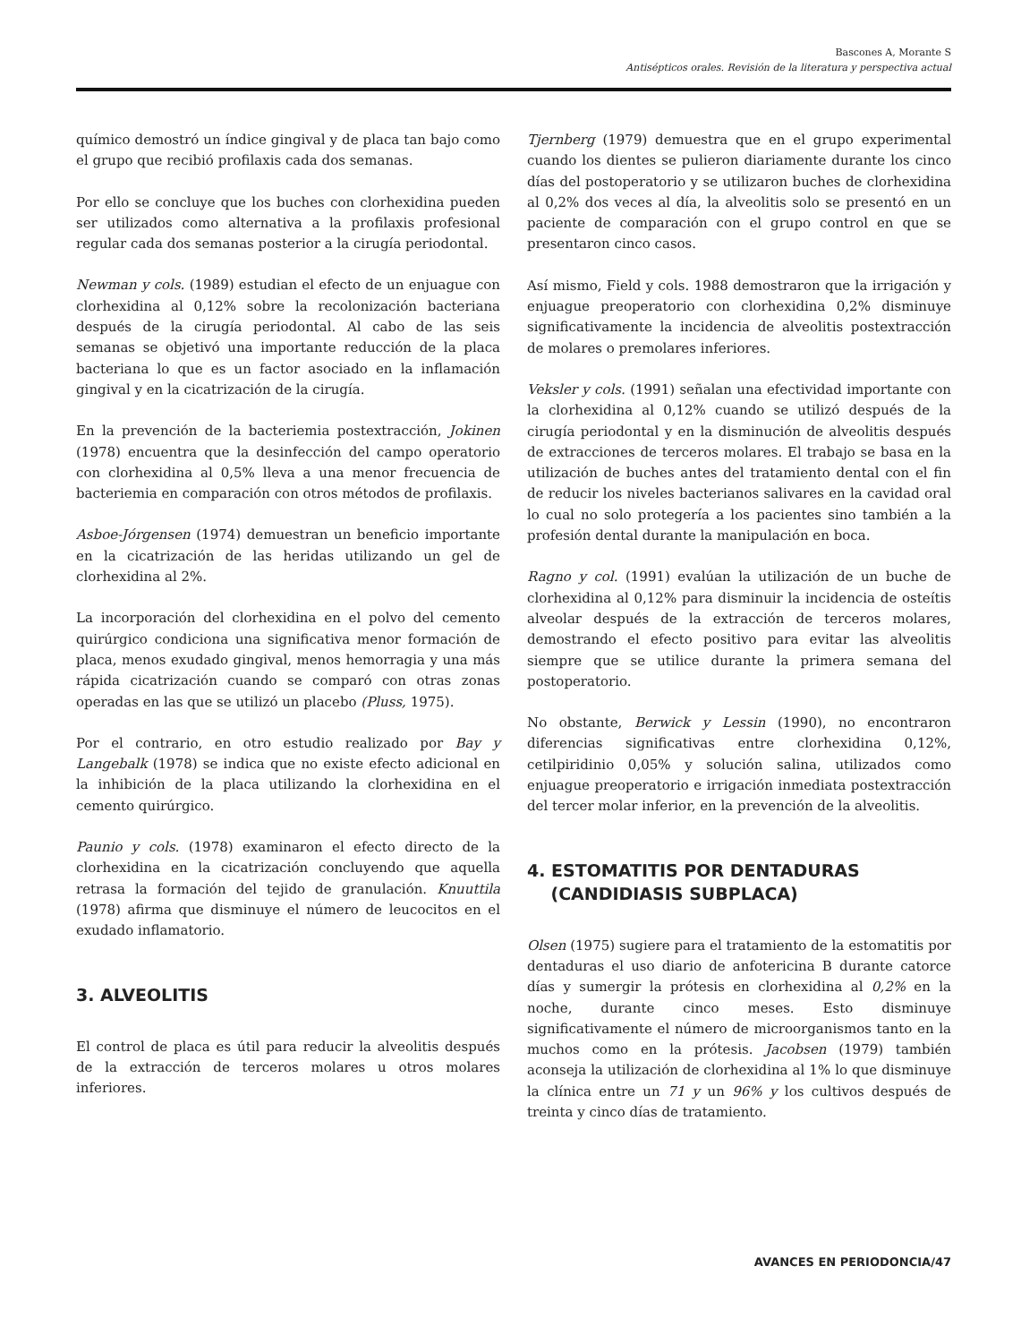Bascones A, Morante S
Antisépticos orales. Revisión de la literatura y perspectiva actual
químico demostró un índice gingival y de placa tan bajo como el grupo que recibió profilaxis cada dos semanas.
Por ello se concluye que los buches con clorhexidina pueden ser utilizados como alternativa a la profilaxis profesional regular cada dos semanas posterior a la cirugía periodontal.
Newman y cols. (1989) estudian el efecto de un enjuague con clorhexidina al 0,12% sobre la recolonización bacteriana después de la cirugía periodontal. Al cabo de las seis semanas se objetivó una importante reducción de la placa bacteriana lo que es un factor asociado en la inflamación gingival y en la cicatrización de la cirugía.
En la prevención de la bacteriemia postextracción, Jokinen (1978) encuentra que la desinfección del campo operatorio con clorhexidina al 0,5% lleva a una menor frecuencia de bacteriemia en comparación con otros métodos de profilaxis.
Asboe-Jórgensen (1974) demuestran un beneficio importante en la cicatrización de las heridas utilizando un gel de clorhexidina al 2%.
La incorporación del clorhexidina en el polvo del cemento quirúrgico condiciona una significativa menor formación de placa, menos exudado gingival, menos hemorragia y una más rápida cicatrización cuando se comparó con otras zonas operadas en las que se utilizó un placebo (Pluss, 1975).
Por el contrario, en otro estudio realizado por Bay y Langebalk (1978) se indica que no existe efecto adicional en la inhibición de la placa utilizando la clorhexidina en el cemento quirúrgico.
Paunio y cols. (1978) examinaron el efecto directo de la clorhexidina en la cicatrización concluyendo que aquella retrasa la formación del tejido de granulación. Knuuttila (1978) afirma que disminuye el número de leucocitos en el exudado inflamatorio.
3. ALVEOLITIS
El control de placa es útil para reducir la alveolitis después de la extracción de terceros molares u otros molares inferiores.
Tjernberg (1979) demuestra que en el grupo experimental cuando los dientes se pulieron diariamente durante los cinco días del postoperatorio y se utilizaron buches de clorhexidina al 0,2% dos veces al día, la alveolitis solo se presentó en un paciente de comparación con el grupo control en que se presentaron cinco casos.
Así mismo, Field y cols. 1988 demostraron que la irrigación y enjuague preoperatorio con clorhexidina 0,2% disminuye significativamente la incidencia de alveolitis postextracción de molares o premolares inferiores.
Veksler y cols. (1991) señalan una efectividad importante con la clorhexidina al 0,12% cuando se utilizó después de la cirugía periodontal y en la disminución de alveolitis después de extracciones de terceros molares. El trabajo se basa en la utilización de buches antes del tratamiento dental con el fin de reducir los niveles bacterianos salivares en la cavidad oral lo cual no solo protegería a los pacientes sino también a la profesión dental durante la manipulación en boca.
Ragno y col. (1991) evalúan la utilización de un buche de clorhexidina al 0,12% para disminuir la incidencia de osteítis alveolar después de la extracción de terceros molares, demostrando el efecto positivo para evitar las alveolitis siempre que se utilice durante la primera semana del postoperatorio.
No obstante, Berwick y Lessin (1990), no encontraron diferencias significativas entre clorhexidina 0,12%, cetilpiridinio 0,05% y solución salina, utilizados como enjuague preoperatorio e irrigación inmediata postextracción del tercer molar inferior, en la prevención de la alveolitis.
4. ESTOMATITIS POR DENTADURAS
(CANDIDIASIS SUBPLACA)
Olsen (1975) sugiere para el tratamiento de la estomatitis por dentaduras el uso diario de anfotericina B durante catorce días y sumergir la prótesis en clorhexidina al 0,2% en la noche, durante cinco meses. Esto disminuye significativamente el número de microorganismos tanto en la muchos como en la prótesis. Jacobsen (1979) también aconseja la utilización de clorhexidina al 1% lo que disminuye la clínica entre un 71 y un 96% y los cultivos después de treinta y cinco días de tratamiento.
AVANCES EN PERIODONCIA/47